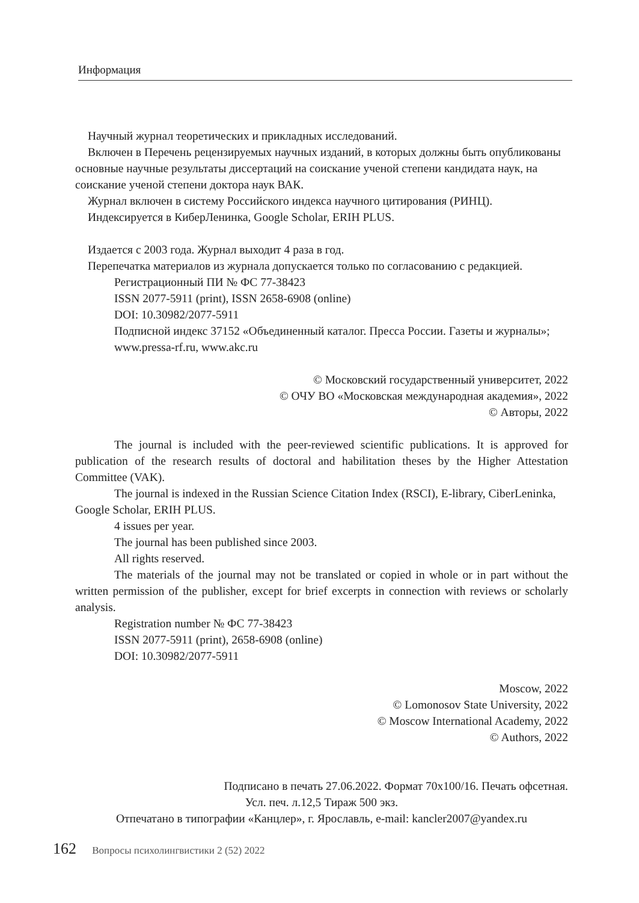Информация
Научный журнал теоретических и прикладных исследований.
Включен в Перечень рецензируемых научных изданий, в которых должны быть опубликованы основные научные результаты диссертаций на соискание ученой степени кандидата наук, на соискание ученой степени доктора наук ВАК.
Журнал включен в систему Российского индекса научного цитирования (РИНЦ).
Индексируется в КиберЛенинка, Google Scholar, ERIH PLUS.
Издается с 2003 года. Журнал выходит 4 раза в год.
Перепечатка материалов из журнала допускается только по согласованию с редакцией.
Регистрационный ПИ № ФС 77-38423
ISSN 2077-5911 (print), ISSN 2658-6908 (online)
DOI: 10.30982/2077-5911
Подписной индекс 37152 «Объединенный каталог. Пресса России. Газеты и журналы»; www.pressa-rf.ru, www.akc.ru
© Московский государственный университет, 2022
© ОЧУ ВО «Московская международная академия», 2022
© Авторы, 2022
The journal is included with the peer-reviewed scientific publications. It is approved for publication of the research results of doctoral and habilitation theses by the Higher Attestation Committee (VAK).
The journal is indexed in the Russian Science Citation Index (RSCI), E-library, CiberLeninka, Google Scholar, ERIH PLUS.
4 issues per year.
The journal has been published since 2003.
All rights reserved.
The materials of the journal may not be translated or copied in whole or in part without the written permission of the publisher, except for brief excerpts in connection with reviews or scholarly analysis.
Registration number № ФС 77-38423
ISSN 2077-5911 (print), 2658-6908 (online)
DOI: 10.30982/2077-5911
Moscow, 2022
© Lomonosov State University, 2022
© Moscow International Academy, 2022
© Authors, 2022
Подписано в печать 27.06.2022. Формат 70х100/16. Печать офсетная.
Усл. печ. л.12,5 Тираж 500 экз.
Отпечатано в типографии «Канцлер», г. Ярославль, e-mail: kancler2007@yandex.ru
162 Вопросы психолингвистики 2 (52) 2022